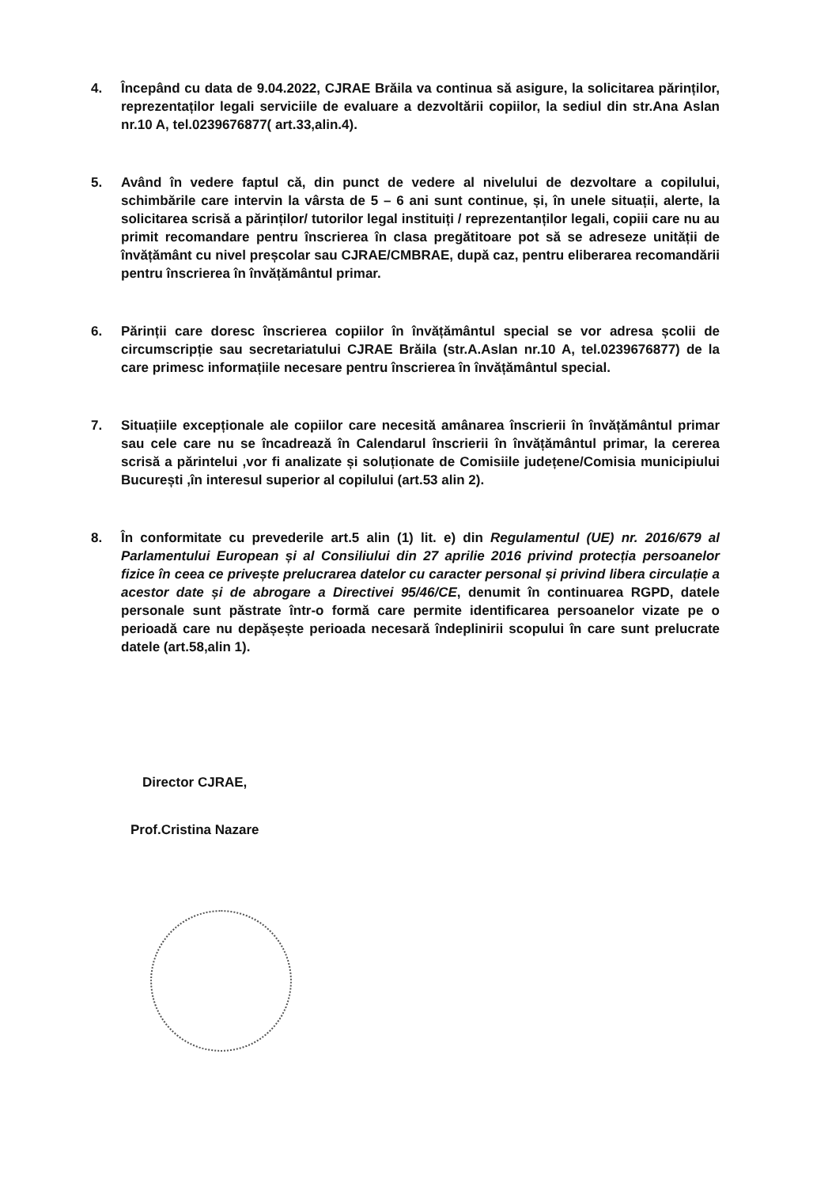4. Începând cu data de 9.04.2022, CJRAE Brăila va continua să asigure, la solicitarea părinților, reprezentaților legali serviciile de evaluare a dezvoltării copiilor, la sediul din str.Ana Aslan nr.10 A, tel.0239676877( art.33,alin.4).
5. Având în vedere faptul că, din punct de vedere al nivelului de dezvoltare a copilului, schimbările care intervin la vârsta de 5 – 6 ani sunt continue, și, în unele situații, alerte, la solicitarea scrisă a părinților/ tutorilor legal instituiți / reprezentanților legali, copiii care nu au primit recomandare pentru înscrierea în clasa pregătitoare pot să se adreseze unității de învățământ cu nivel preșcolar sau CJRAE/CMBRAE, după caz, pentru eliberarea recomandării pentru înscrierea în învățământul primar.
6. Părinții care doresc înscrierea copiilor în învățământul special se vor adresa școlii de circumscripție sau secretariatului CJRAE Brăila (str.A.Aslan nr.10 A, tel.0239676877) de la care primesc informațiile necesare pentru înscrierea în învățământul special.
7. Situațiile excepționale ale copiilor care necesită amânarea înscrierii în învățământul primar sau cele care nu se încadrează în Calendarul înscrierii în învățământul primar, la cererea scrisă a părintelui ,vor fi analizate și soluționate de Comisiile județene/Comisia municipiului București ,în interesul superior al copilului (art.53 alin 2).
8. În conformitate cu prevederile art.5 alin (1) lit. e) din Regulamentul (UE) nr. 2016/679 al Parlamentului European și al Consiliului din 27 aprilie 2016 privind protecția persoanelor fizice în ceea ce privește prelucrarea datelor cu caracter personal și privind libera circulație a acestor date și de abrogare a Directivei 95/46/CE, denumit în continuarea RGPD, datele personale sunt păstrate într-o formă care permite identificarea persoanelor vizate pe o perioadă care nu depășește perioada necesară îndeplinirii scopului în care sunt prelucrate datele (art.58,alin 1).
Director CJRAE,
Prof.Cristina Nazare